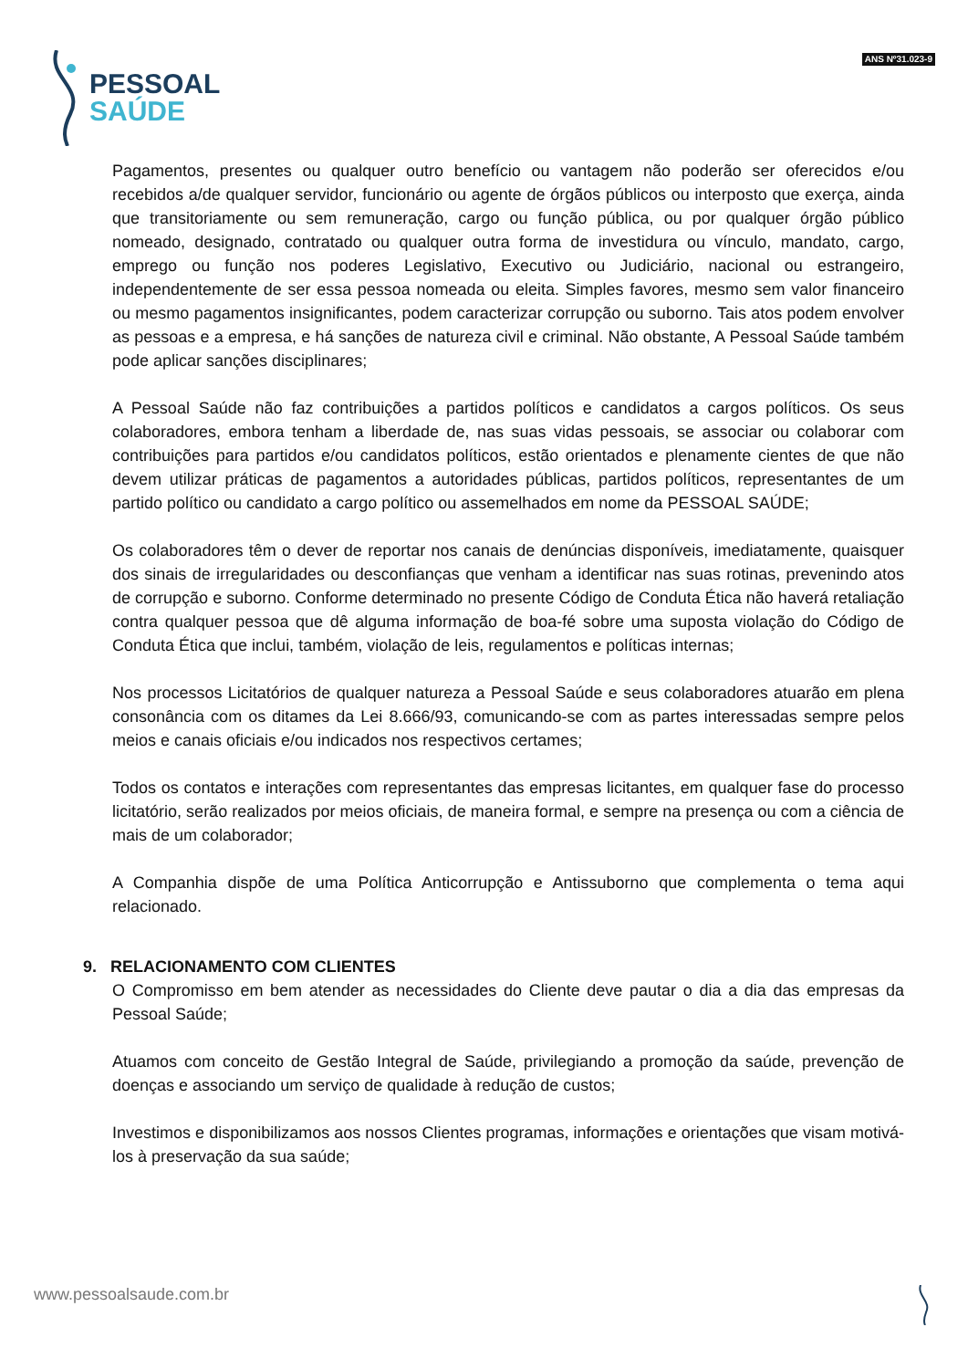PESSOAL
SAÚDE
ANS Nº31.023-9
Pagamentos, presentes ou qualquer outro benefício ou vantagem não poderão ser oferecidos e/ou recebidos a/de qualquer servidor, funcionário ou agente de órgãos públicos ou interposto que exerça, ainda que transitoriamente ou sem remuneração, cargo ou função pública, ou por qualquer órgão público nomeado, designado, contratado ou qualquer outra forma de investidura ou vínculo, mandato, cargo, emprego ou função nos poderes Legislativo, Executivo ou Judiciário, nacional ou estrangeiro, independentemente de ser essa pessoa nomeada ou eleita. Simples favores, mesmo sem valor financeiro ou mesmo pagamentos insignificantes, podem caracterizar corrupção ou suborno. Tais atos podem envolver as pessoas e a empresa, e há sanções de natureza civil e criminal. Não obstante, A Pessoal Saúde também pode aplicar sanções disciplinares;
A Pessoal Saúde não faz contribuições a partidos políticos e candidatos a cargos políticos. Os seus colaboradores, embora tenham a liberdade de, nas suas vidas pessoais, se associar ou colaborar com contribuições para partidos e/ou candidatos políticos, estão orientados e plenamente cientes de que não devem utilizar práticas de pagamentos a autoridades públicas, partidos políticos, representantes de um partido político ou candidato a cargo político ou assemelhados em nome da PESSOAL SAÚDE;
Os colaboradores têm o dever de reportar nos canais de denúncias disponíveis, imediatamente, quaisquer dos sinais de irregularidades ou desconfianças que venham a identificar nas suas rotinas, prevenindo atos de corrupção e suborno. Conforme determinado no presente Código de Conduta Ética não haverá retaliação contra qualquer pessoa que dê alguma informação de boa-fé sobre uma suposta violação do Código de Conduta Ética que inclui, também, violação de leis, regulamentos e políticas internas;
Nos processos Licitatórios de qualquer natureza a Pessoal Saúde e seus colaboradores atuarão em plena consonância com os ditames da Lei 8.666/93, comunicando-se com as partes interessadas sempre pelos meios e canais oficiais e/ou indicados nos respectivos certames;
Todos os contatos e interações com representantes das empresas licitantes, em qualquer fase do processo licitatório, serão realizados por meios oficiais, de maneira formal, e sempre na presença ou com a ciência de mais de um colaborador;
A Companhia dispõe de uma Política Anticorrupção e Antissuborno que complementa o tema aqui relacionado.
9. RELACIONAMENTO COM CLIENTES
O Compromisso em bem atender as necessidades do Cliente deve pautar o dia a dia das empresas da Pessoal Saúde;
Atuamos com conceito de Gestão Integral de Saúde, privilegiando a promoção da saúde, prevenção de doenças e associando um serviço de qualidade à redução de custos;
Investimos e disponibilizamos aos nossos Clientes programas, informações e orientações que visam motivá-los à preservação da sua saúde;
www.pessoalsaude.com.br